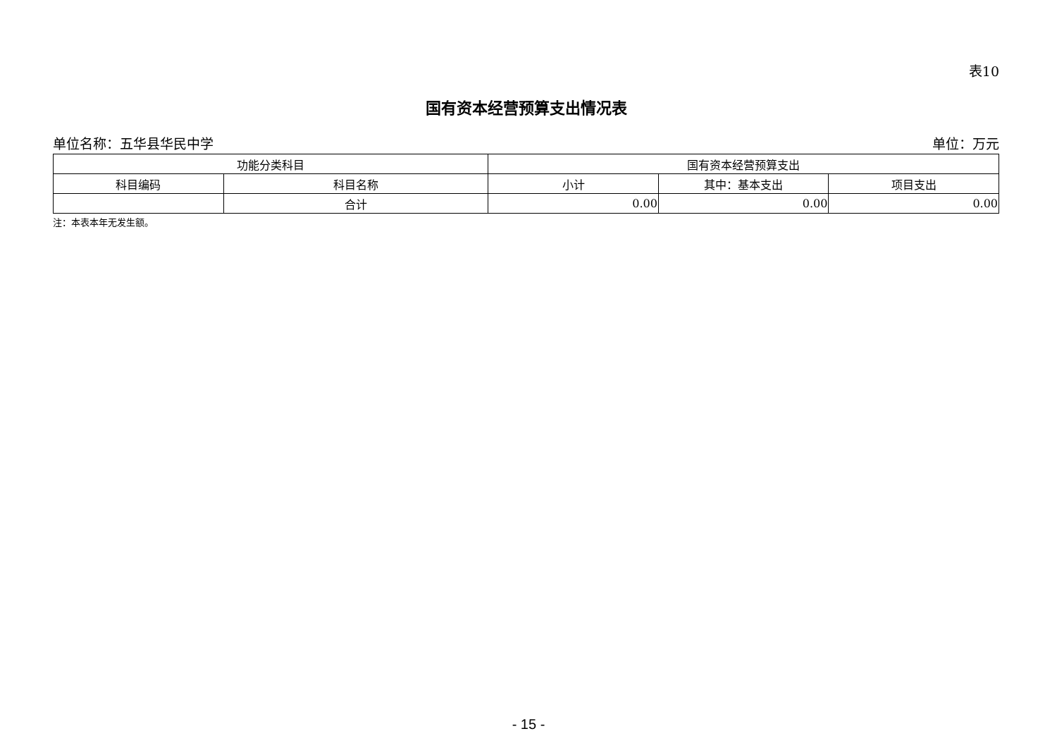表10
国有资本经营预算支出情况表
单位名称：五华县华民中学 单位：万元
| 功能分类科目 | | 国有资本经营预算支出 | | |
| --- | --- | --- | --- | --- |
| 科目编码 | 科目名称 | 小计 | 其中：基本支出 | 项目支出 |
| | 合计 | 0.00 | 0.00 | 0.00 |
注：本表本年无发生额。
- 15 -